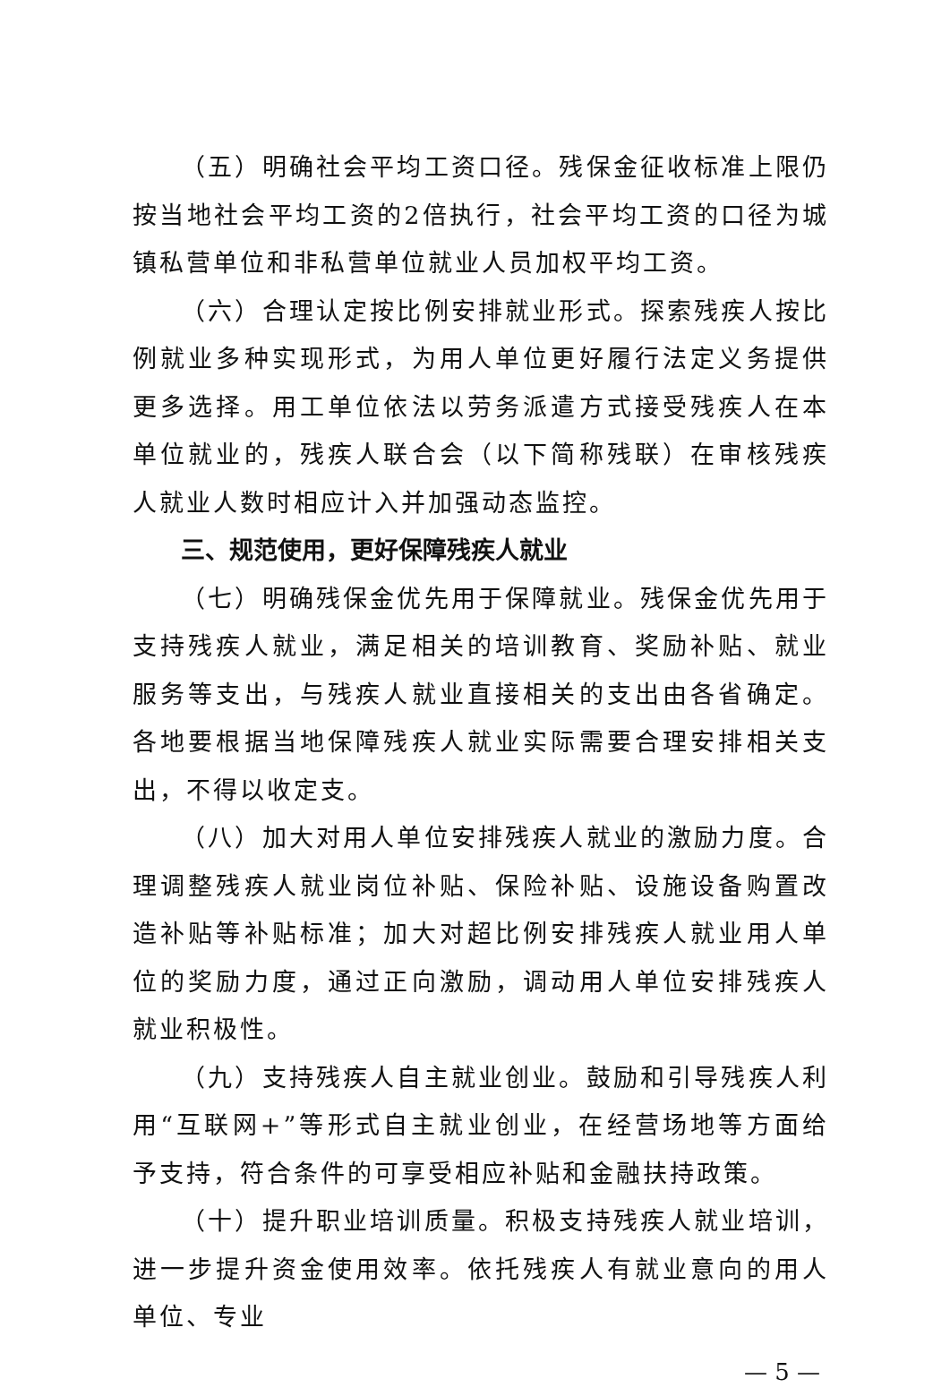（五）明确社会平均工资口径。残保金征收标准上限仍按当地社会平均工资的2倍执行，社会平均工资的口径为城镇私营单位和非私营单位就业人员加权平均工资。
（六）合理认定按比例安排就业形式。探索残疾人按比例就业多种实现形式，为用人单位更好履行法定义务提供更多选择。用工单位依法以劳务派遣方式接受残疾人在本单位就业的，残疾人联合会（以下简称残联）在审核残疾人就业人数时相应计入并加强动态监控。
三、规范使用，更好保障残疾人就业
（七）明确残保金优先用于保障就业。残保金优先用于支持残疾人就业，满足相关的培训教育、奖励补贴、就业服务等支出，与残疾人就业直接相关的支出由各省确定。各地要根据当地保障残疾人就业实际需要合理安排相关支出，不得以收定支。
（八）加大对用人单位安排残疾人就业的激励力度。合理调整残疾人就业岗位补贴、保险补贴、设施设备购置改造补贴等补贴标准；加大对超比例安排残疾人就业用人单位的奖励力度，通过正向激励，调动用人单位安排残疾人就业积极性。
（九）支持残疾人自主就业创业。鼓励和引导残疾人利用“互联网+”等形式自主就业创业，在经营场地等方面给予支持，符合条件的可享受相应补贴和金融扶持政策。
（十）提升职业培训质量。积极支持残疾人就业培训，进一步提升资金使用效率。依托残疾人有就业意向的用人单位、专业
— 5 —